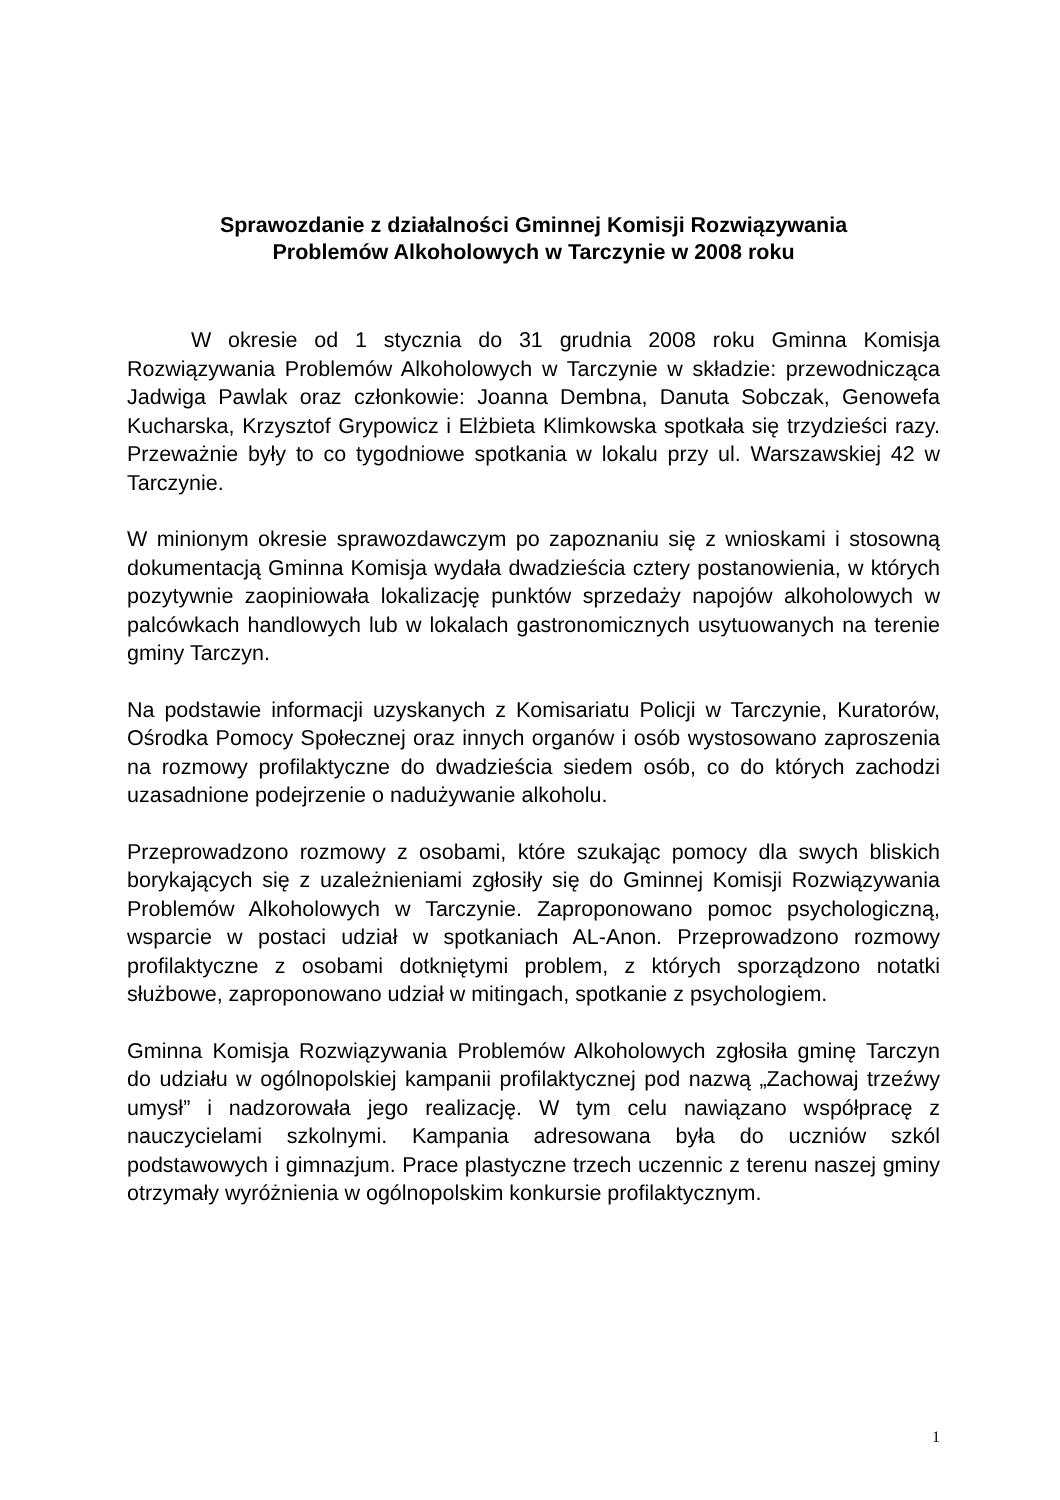Sprawozdanie z działalności Gminnej Komisji Rozwiązywania
Problemów Alkoholowych w Tarczynie w 2008 roku
W okresie od 1 stycznia do 31 grudnia 2008 roku Gminna Komisja Rozwiązywania Problemów Alkoholowych w Tarczynie w składzie: przewodnicząca Jadwiga Pawlak oraz członkowie: Joanna Dembna, Danuta Sobczak, Genowefa Kucharska, Krzysztof Grypowicz i Elżbieta Klimkowska spotkała się trzydzieści razy. Przeważnie były to co tygodniowe spotkania w lokalu przy ul. Warszawskiej 42 w Tarczynie.
W minionym okresie sprawozdawczym po zapoznaniu się z wnioskami i stosowną dokumentacją Gminna Komisja wydała dwadzieścia cztery postanowienia, w których pozytywnie zaopiniowała lokalizację punktów sprzedaży napojów alkoholowych w palcówkach handlowych lub w lokalach gastronomicznych usytuowanych na terenie gminy Tarczyn.
Na podstawie informacji uzyskanych z Komisariatu Policji w Tarczynie, Kuratorów, Ośrodka Pomocy Społecznej oraz innych organów i osób wystosowano zaproszenia na rozmowy profilaktyczne do dwadzieścia siedem osób, co do których zachodzi uzasadnione podejrzenie o nadużywanie alkoholu.
Przeprowadzono rozmowy z osobami, które szukając pomocy dla swych bliskich borykających się z uzależnieniami zgłosiły się do Gminnej Komisji Rozwiązywania Problemów Alkoholowych w Tarczynie. Zaproponowano pomoc psychologiczną, wsparcie w postaci udział w spotkaniach AL-Anon. Przeprowadzono rozmowy profilaktyczne z osobami dotkniętymi problem, z których sporządzono notatki służbowe, zaproponowano udział w mitingach, spotkanie z psychologiem.
Gminna Komisja Rozwiązywania Problemów Alkoholowych zgłosiła gminę Tarczyn do udziału w ogólnopolskiej kampanii profilaktycznej pod nazwą „Zachowaj trzeźwy umysł” i nadzorowała jego realizację. W tym celu nawiązano współpracę z nauczycielami szkolnymi. Kampania adresowana była do uczniów szkól podstawowych i gimnazjum. Prace plastyczne trzech uczennic z terenu naszej gminy otrzymały wyróżnienia w ogólnopolskim konkursie profilaktycznym.
1